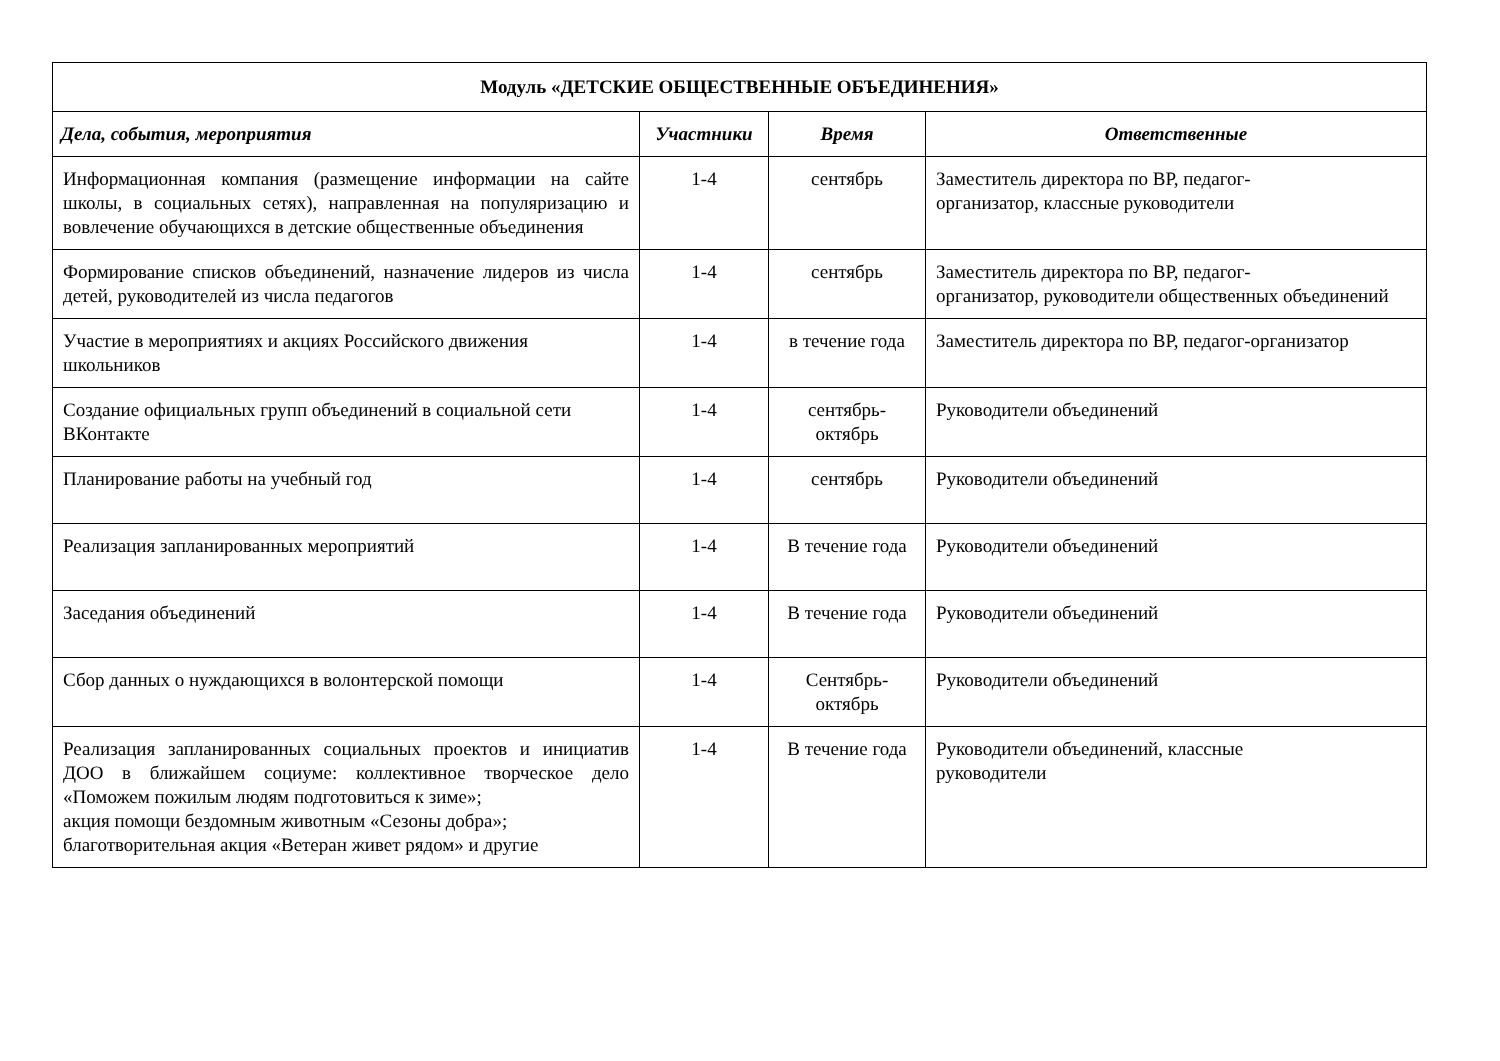| Модуль «ДЕТСКИЕ ОБЩЕСТВЕННЫЕ ОБЪЕДИНЕНИЯ» | | | |
| --- | --- | --- | --- |
| Дела, события, мероприятия | Участники | Время | Ответственные |
| Информационная компания (размещение информации на сайте школы, в социальных сетях), направленная на популяризацию и вовлечение обучающихся в детские общественные объединения | 1-4 | сентябрь | Заместитель директора по ВР, педагог- организатор, классные руководители |
| Формирование списков объединений, назначение лидеров из числа детей, руководителей из числа педагогов | 1-4 | сентябрь | Заместитель директора по ВР, педагог- организатор, руководители общественных объединений |
| Участие в мероприятиях и акциях Российского движения школьников | 1-4 | в течение года | Заместитель директора по ВР, педагог-организатор |
| Создание официальных групп объединений в социальной сети ВКонтакте | 1-4 | сентябрь- октябрь | Руководители объединений |
| Планирование работы на учебный год | 1-4 | сентябрь | Руководители объединений |
| Реализация запланированных мероприятий | 1-4 | В течение года | Руководители объединений |
| Заседания объединений | 1-4 | В течение года | Руководители объединений |
| Сбор данных о нуждающихся в волонтерской помощи | 1-4 | Сентябрь- октябрь | Руководители объединений |
| Реализация запланированных социальных проектов и инициатив ДОО в ближайшем социуме: коллективное творческое дело «Поможем пожилым людям подготовиться к зиме»; акция помощи бездомным животным «Сезоны добра»; благотворительная акция «Ветеран живет рядом» и другие | 1-4 | В течение года | Руководители объединений, классные руководители |